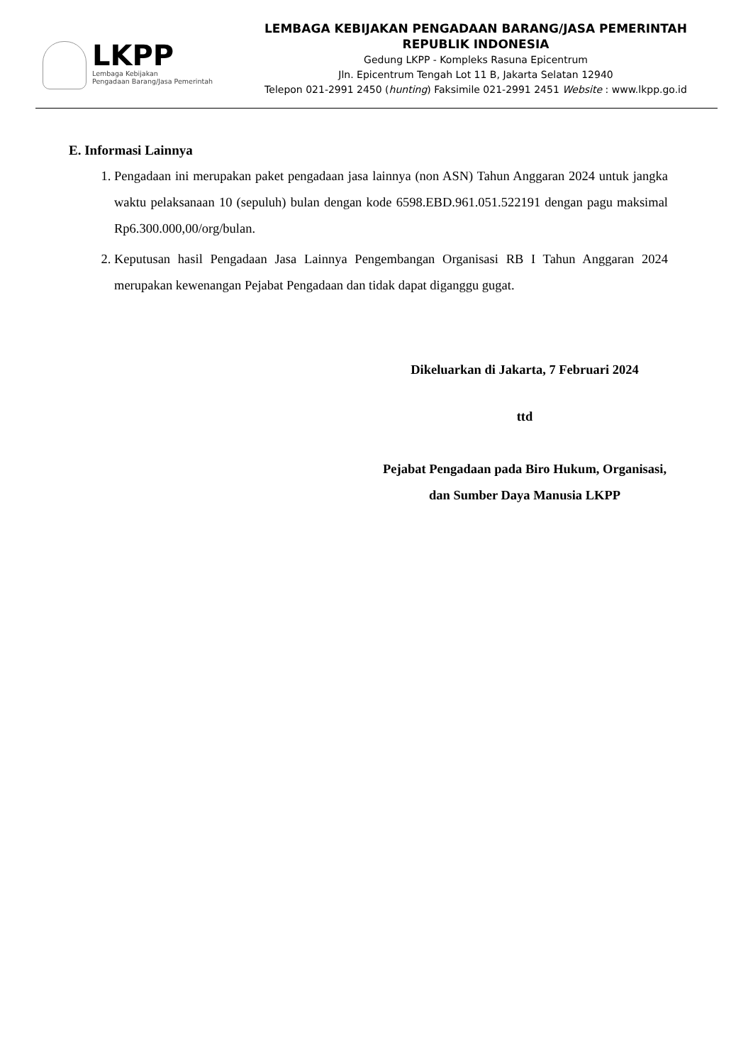LKPP
Lembaga Kebijakan
Pengadaan Barang/Jasa Pemerintah
LEMBAGA KEBIJAKAN PENGADAAN BARANG/JASA PEMERINTAH
REPUBLIK INDONESIA
Gedung LKPP - Kompleks Rasuna Epicentrum
Jln. Epicentrum Tengah Lot 11 B, Jakarta Selatan 12940
Telepon 021-2991 2450 (hunting) Faksimile 021-2991 2451 Website : www.lkpp.go.id
E. Informasi Lainnya
1. Pengadaan ini merupakan paket pengadaan jasa lainnya (non ASN) Tahun Anggaran 2024 untuk jangka waktu pelaksanaan 10 (sepuluh) bulan dengan kode 6598.EBD.961.051.522191 dengan pagu maksimal Rp6.300.000,00/org/bulan.
2. Keputusan hasil Pengadaan Jasa Lainnya Pengembangan Organisasi RB I Tahun Anggaran 2024 merupakan kewenangan Pejabat Pengadaan dan tidak dapat diganggu gugat.
Dikeluarkan di Jakarta, 7 Februari 2024
ttd
Pejabat Pengadaan pada Biro Hukum, Organisasi,
dan Sumber Daya Manusia LKPP